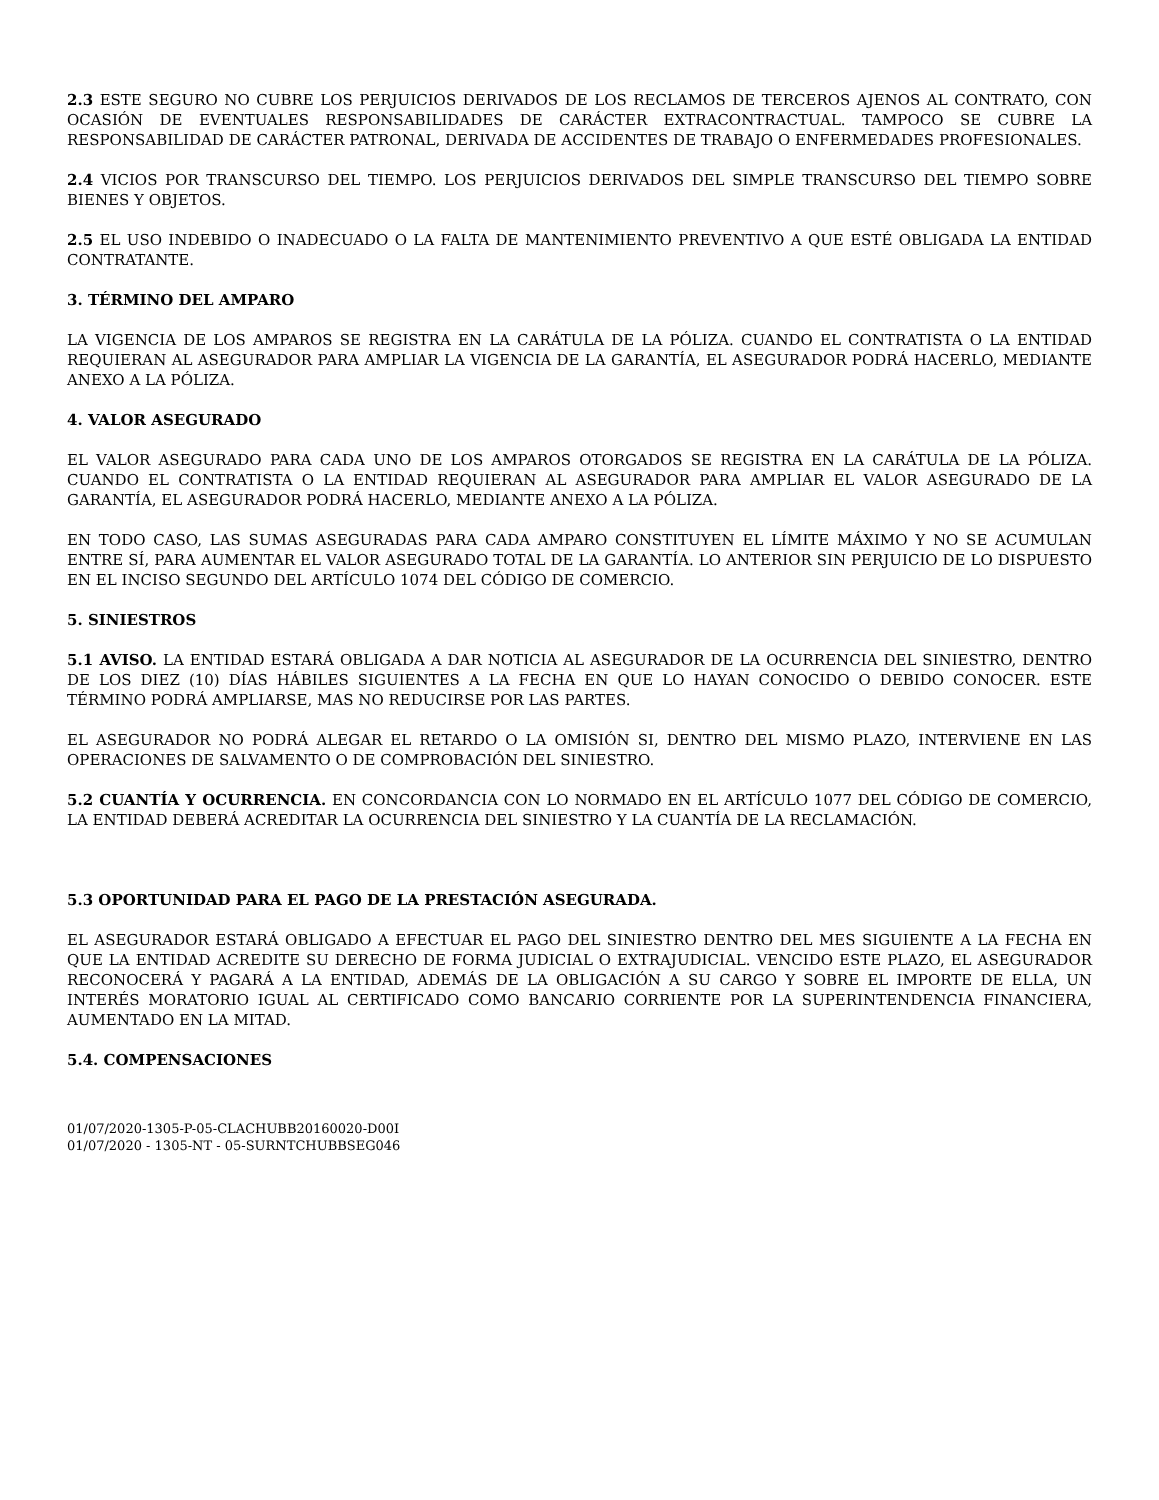2.3 ESTE SEGURO NO CUBRE LOS PERJUICIOS DERIVADOS DE LOS RECLAMOS DE TERCEROS AJENOS AL CONTRATO, CON OCASIÓN DE EVENTUALES RESPONSABILIDADES DE CARÁCTER EXTRACONTRACTUAL. TAMPOCO SE CUBRE LA RESPONSABILIDAD DE CARÁCTER PATRONAL, DERIVADA DE ACCIDENTES DE TRABAJO O ENFERMEDADES PROFESIONALES.
2.4 VICIOS POR TRANSCURSO DEL TIEMPO. LOS PERJUICIOS DERIVADOS DEL SIMPLE TRANSCURSO DEL TIEMPO SOBRE BIENES Y OBJETOS.
2.5 EL USO INDEBIDO O INADECUADO O LA FALTA DE MANTENIMIENTO PREVENTIVO A QUE ESTÉ OBLIGADA LA ENTIDAD CONTRATANTE.
3. TÉRMINO DEL AMPARO
LA VIGENCIA DE LOS AMPAROS SE REGISTRA EN LA CARÁTULA DE LA PÓLIZA. CUANDO EL CONTRATISTA O LA ENTIDAD REQUIERAN AL ASEGURADOR PARA AMPLIAR LA VIGENCIA DE LA GARANTÍA, EL ASEGURADOR PODRÁ HACERLO, MEDIANTE ANEXO A LA PÓLIZA.
4. VALOR ASEGURADO
EL VALOR ASEGURADO PARA CADA UNO DE LOS AMPAROS OTORGADOS SE REGISTRA EN LA CARÁTULA DE LA PÓLIZA. CUANDO EL CONTRATISTA O LA ENTIDAD REQUIERAN AL ASEGURADOR PARA AMPLIAR EL VALOR ASEGURADO DE LA GARANTÍA, EL ASEGURADOR PODRÁ HACERLO, MEDIANTE ANEXO A LA PÓLIZA.
EN TODO CASO, LAS SUMAS ASEGURADAS PARA CADA AMPARO CONSTITUYEN EL LÍMITE MÁXIMO Y NO SE ACUMULAN ENTRE SÍ, PARA AUMENTAR EL VALOR ASEGURADO TOTAL DE LA GARANTÍA. LO ANTERIOR SIN PERJUICIO DE LO DISPUESTO EN EL INCISO SEGUNDO DEL ARTÍCULO 1074 DEL CÓDIGO DE COMERCIO.
5. SINIESTROS
5.1 AVISO. LA ENTIDAD ESTARÁ OBLIGADA A DAR NOTICIA AL ASEGURADOR DE LA OCURRENCIA DEL SINIESTRO, DENTRO DE LOS DIEZ (10) DÍAS HÁBILES SIGUIENTES A LA FECHA EN QUE LO HAYAN CONOCIDO O DEBIDO CONOCER. ESTE TÉRMINO PODRÁ AMPLIARSE, MAS NO REDUCIRSE POR LAS PARTES.
EL ASEGURADOR NO PODRÁ ALEGAR EL RETARDO O LA OMISIÓN SI, DENTRO DEL MISMO PLAZO, INTERVIENE EN LAS OPERACIONES DE SALVAMENTO O DE COMPROBACIÓN DEL SINIESTRO.
5.2 CUANTÍA Y OCURRENCIA. EN CONCORDANCIA CON LO NORMADO EN EL ARTÍCULO 1077 DEL CÓDIGO DE COMERCIO, LA ENTIDAD DEBERÁ ACREDITAR LA OCURRENCIA DEL SINIESTRO Y LA CUANTÍA DE LA RECLAMACIÓN.
5.3 OPORTUNIDAD PARA EL PAGO DE LA PRESTACIÓN ASEGURADA.
EL ASEGURADOR ESTARÁ OBLIGADO A EFECTUAR EL PAGO DEL SINIESTRO DENTRO DEL MES SIGUIENTE A LA FECHA EN QUE LA ENTIDAD ACREDITE SU DERECHO DE FORMA JUDICIAL O EXTRAJUDICIAL. VENCIDO ESTE PLAZO, EL ASEGURADOR RECONOCERÁ Y PAGARÁ A LA ENTIDAD, ADEMÁS DE LA OBLIGACIÓN A SU CARGO Y SOBRE EL IMPORTE DE ELLA, UN INTERÉS MORATORIO IGUAL AL CERTIFICADO COMO BANCARIO CORRIENTE POR LA SUPERINTENDENCIA FINANCIERA, AUMENTADO EN LA MITAD.
5.4. COMPENSACIONES
01/07/2020-1305-P-05-CLACHUBB20160020-D00I
01/07/2020 - 1305-NT - 05-SURNTCHUBBSEG046